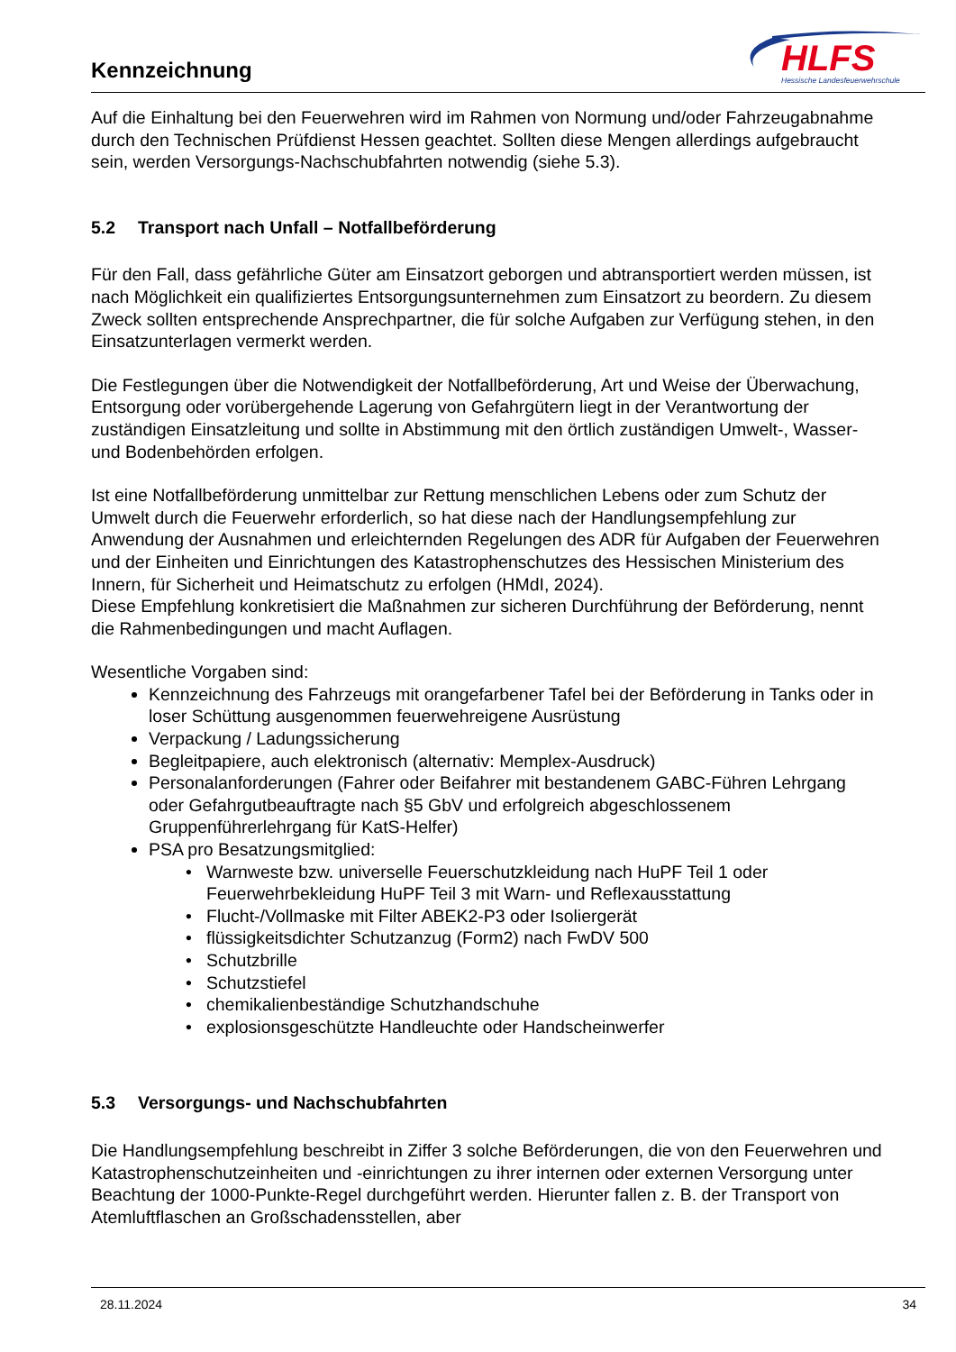Kennzeichnung
HLFS
Hessische Landesfeuerwehrschule
Auf die Einhaltung bei den Feuerwehren wird im Rahmen von Normung und/oder Fahrzeugabnahme durch den Technischen Prüfdienst Hessen geachtet. Sollten diese Mengen allerdings aufgebraucht sein, werden Versorgungs-Nachschubfahrten notwendig (siehe 5.3).
5.2 Transport nach Unfall – Notfallbeförderung
Für den Fall, dass gefährliche Güter am Einsatzort geborgen und abtransportiert werden müssen, ist nach Möglichkeit ein qualifiziertes Entsorgungsunternehmen zum Einsatzort zu beordern. Zu diesem Zweck sollten entsprechende Ansprechpartner, die für solche Aufgaben zur Verfügung stehen, in den Einsatzunterlagen vermerkt werden.
Die Festlegungen über die Notwendigkeit der Notfallbeförderung, Art und Weise der Überwachung, Entsorgung oder vorübergehende Lagerung von Gefahrgütern liegt in der Verantwortung der zuständigen Einsatzleitung und sollte in Abstimmung mit den örtlich zuständigen Umwelt-, Wasser- und Bodenbehörden erfolgen.
Ist eine Notfallbeförderung unmittelbar zur Rettung menschlichen Lebens oder zum Schutz der Umwelt durch die Feuerwehr erforderlich, so hat diese nach der Handlungsempfehlung zur Anwendung der Ausnahmen und erleichternden Regelungen des ADR für Aufgaben der Feuerwehren und der Einheiten und Einrichtungen des Katastrophenschutzes des Hessischen Ministerium des Innern, für Sicherheit und Heimatschutz zu erfolgen (HMdI, 2024).
Diese Empfehlung konkretisiert die Maßnahmen zur sicheren Durchführung der Beförderung, nennt die Rahmenbedingungen und macht Auflagen.
Wesentliche Vorgaben sind:
Kennzeichnung des Fahrzeugs mit orangefarbener Tafel bei der Beförderung in Tanks oder in loser Schüttung ausgenommen feuerwehreigene Ausrüstung
Verpackung / Ladungssicherung
Begleitpapiere, auch elektronisch (alternativ: Memplex-Ausdruck)
Personalanforderungen (Fahrer oder Beifahrer mit bestandenem GABC-Führen Lehrgang oder Gefahrgutbeauftragte nach §5 GbV und erfolgreich abgeschlossenem Gruppenführerlehrgang für KatS-Helfer)
PSA pro Besatzungsmitglied:
Warnweste bzw. universelle Feuerschutzkleidung nach HuPF Teil 1 oder Feuerwehrbekleidung HuPF Teil 3 mit Warn- und Reflexausstattung
Flucht-/Vollmaske mit Filter ABEK2-P3 oder Isoliergerät
flüssigkeitsdichter Schutzanzug (Form2) nach FwDV 500
Schutzbrille
Schutzstiefel
chemikalienbeständige Schutzhandschuhe
explosionsgeschützte Handleuchte oder Handscheinwerfer
5.3 Versorgungs- und Nachschubfahrten
Die Handlungsempfehlung beschreibt in Ziffer 3 solche Beförderungen, die von den Feuerwehren und Katastrophenschutzeinheiten und -einrichtungen zu ihrer internen oder externen Versorgung unter Beachtung der 1000-Punkte-Regel durchgeführt werden. Hierunter fallen z. B. der Transport von Atemluftflaschen an Großschadensstellen, aber
28.11.2024 34